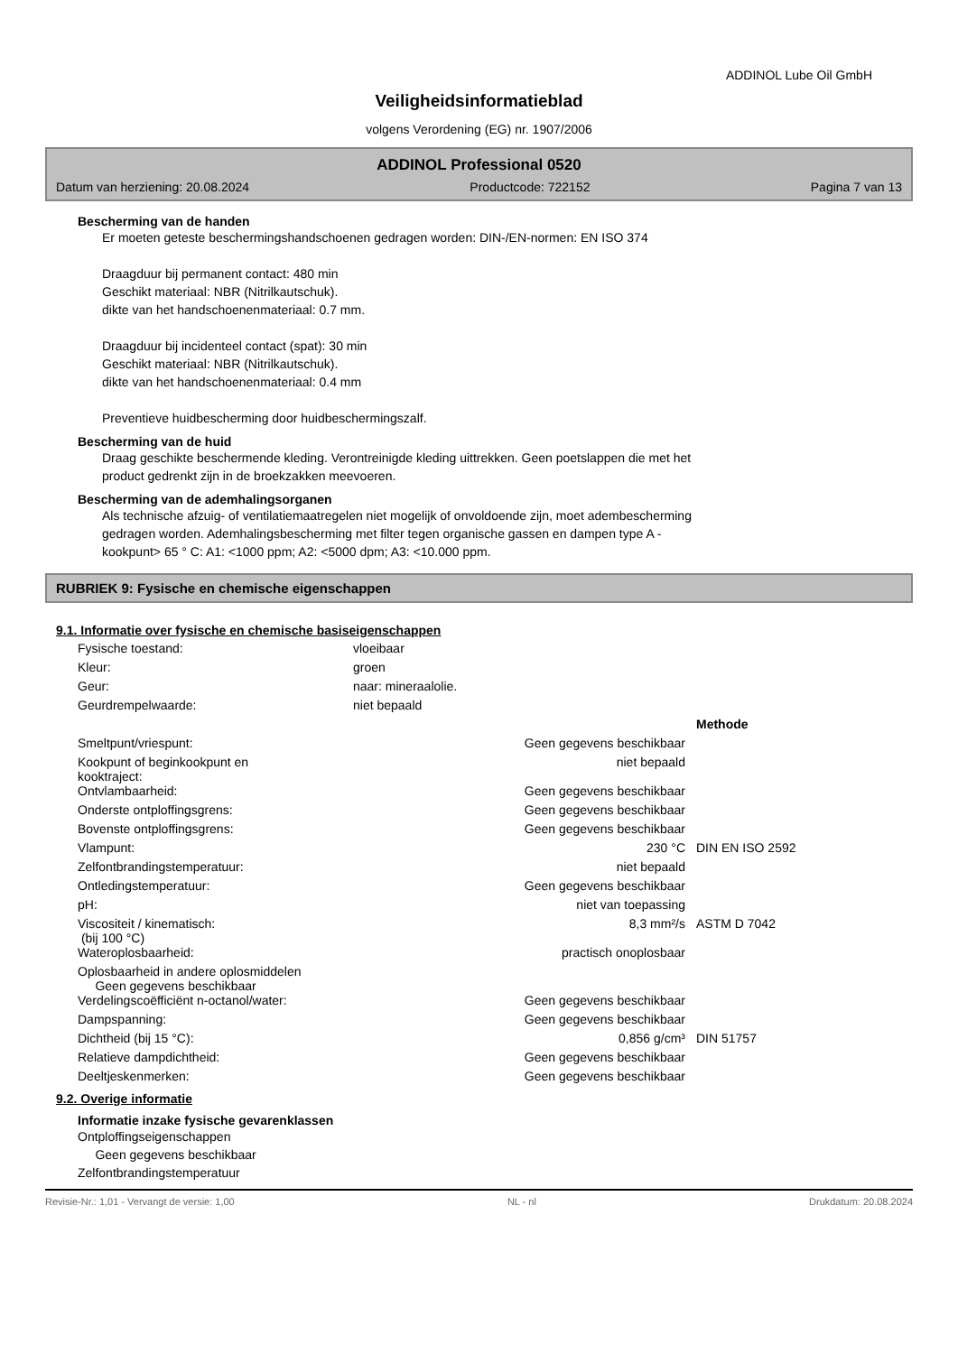ADDINOL Lube Oil GmbH
Veiligheidsinformatieblad
volgens Verordening (EG) nr. 1907/2006
ADDINOL Professional 0520
Datum van herziening: 20.08.2024 Productcode: 722152 Pagina 7 van 13
Bescherming van de handen
Er moeten geteste beschermingshandschoenen gedragen worden: DIN-/EN-normen: EN ISO 374
Draagduur bij permanent contact: 480 min
Geschikt materiaal: NBR (Nitrilkautschuk).
dikte van het handschoenenmateriaal: 0.7 mm.
Draagduur bij incidenteel contact (spat): 30 min
Geschikt materiaal: NBR (Nitrilkautschuk).
dikte van het handschoenenmateriaal: 0.4 mm
Preventieve huidbescherming door huidbeschermingszalf.
Bescherming van de huid
Draag geschikte beschermende kleding. Verontreinigde kleding uittrekken. Geen poetslappen die met het
product gedrenkt zijn in de broekzakken meevoeren.
Bescherming van de ademhalingsorganen
Als technische afzuig- of ventilatiemaatregelen niet mogelijk of onvoldoende zijn, moet adembescherming
gedragen worden. Ademhalingsbescherming met filter tegen organische gassen en dampen type A -
kookpunt> 65 ° C: A1: <1000 ppm; A2: <5000 dpm; A3: <10.000 ppm.
RUBRIEK 9: Fysische en chemische eigenschappen
9.1. Informatie over fysische en chemische basiseigenschappen
| Fysische toestand: | vloeibaar |
| Kleur: | groen |
| Geur: | naar: mineraalolie. |
| Geurdrempelwaarde: | niet bepaald |
| | | Methode |
| Smeltpunt/vriespunt: | Geen gegevens beschikbaar | |
| Kookpunt of beginkookpunt en kooktraject: | niet bepaald | |
| Ontvlambaarheid: | Geen gegevens beschikbaar | |
| Onderste ontploffingsgrens: | Geen gegevens beschikbaar | |
| Bovenste ontploffingsgrens: | Geen gegevens beschikbaar | |
| Vlampunt: | 230 °C | DIN EN ISO 2592 |
| Zelfontbrandingstemperatuur: | niet bepaald | |
| Ontledingstemperatuur: | Geen gegevens beschikbaar | |
| pH: | niet van toepassing | |
| Viscositeit / kinematisch: (bij 100 °C) | 8,3 mm²/s | ASTM D 7042 |
| Wateroplosbaarheid: | practisch onoplosbaar | |
| Oplosbaarheid in andere oplosmiddelen Geen gegevens beschikbaar | | |
| Verdelingscoëfficiënt n-octanol/water: | Geen gegevens beschikbaar | |
| Dampspanning: | Geen gegevens beschikbaar | |
| Dichtheid (bij 15 °C): | 0,856 g/cm³ | DIN 51757 |
| Relatieve dampdichtheid: | Geen gegevens beschikbaar | |
| Deeltjeskenmerken: | Geen gegevens beschikbaar | |
9.2. Overige informatie
Informatie inzake fysische gevarenklassen
Ontploffingseigenschappen
Geen gegevens beschikbaar
Zelfontbrandingstemperatuur
Revisie-Nr.: 1,01 - Vervangt de versie: 1,00 NL - nl Drukdatum: 20.08.2024